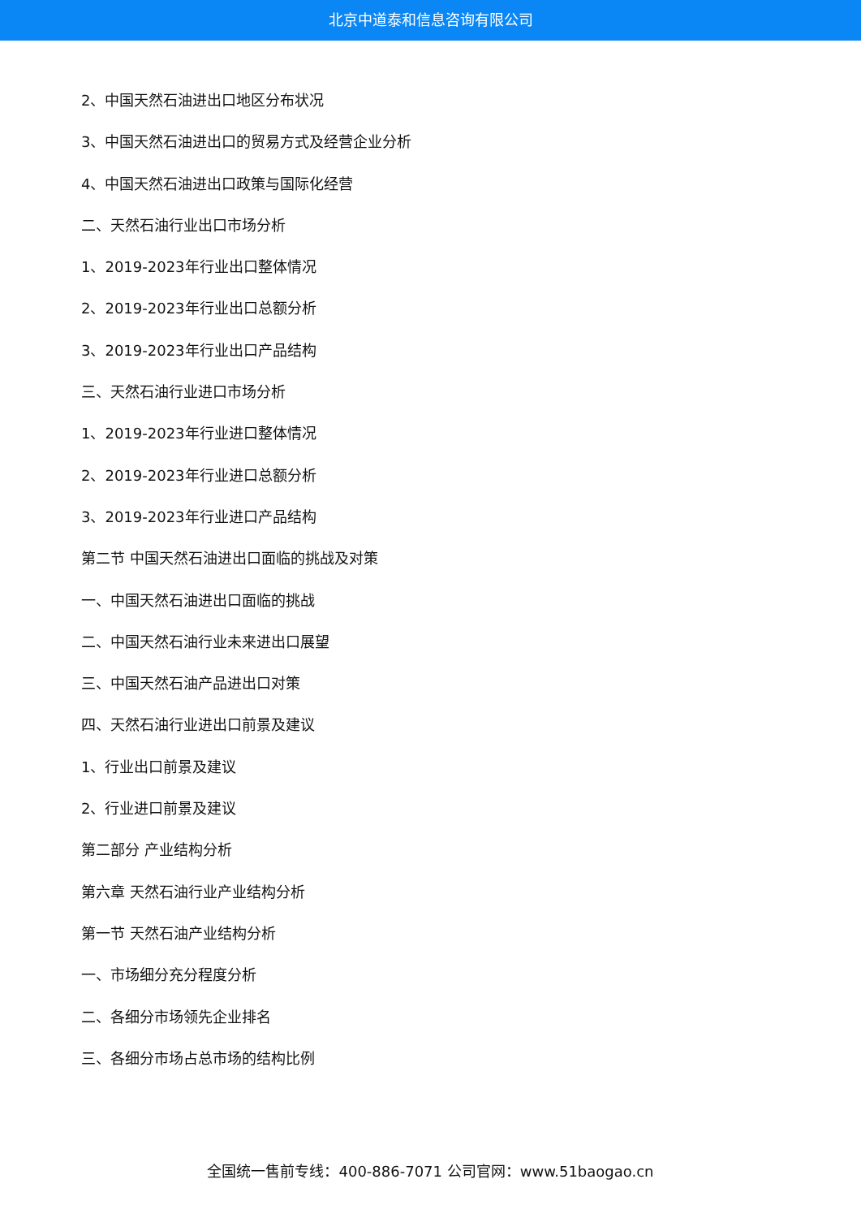北京中道泰和信息咨询有限公司
2、中国天然石油进出口地区分布状况
3、中国天然石油进出口的贸易方式及经营企业分析
4、中国天然石油进出口政策与国际化经营
二、天然石油行业出口市场分析
1、2019-2023年行业出口整体情况
2、2019-2023年行业出口总额分析
3、2019-2023年行业出口产品结构
三、天然石油行业进口市场分析
1、2019-2023年行业进口整体情况
2、2019-2023年行业进口总额分析
3、2019-2023年行业进口产品结构
第二节 中国天然石油进出口面临的挑战及对策
一、中国天然石油进出口面临的挑战
二、中国天然石油行业未来进出口展望
三、中国天然石油产品进出口对策
四、天然石油行业进出口前景及建议
1、行业出口前景及建议
2、行业进口前景及建议
第二部分 产业结构分析
第六章 天然石油行业产业结构分析
第一节 天然石油产业结构分析
一、市场细分充分程度分析
二、各细分市场领先企业排名
三、各细分市场占总市场的结构比例
全国统一售前专线：400-886-7071 公司官网：www.51baogao.cn